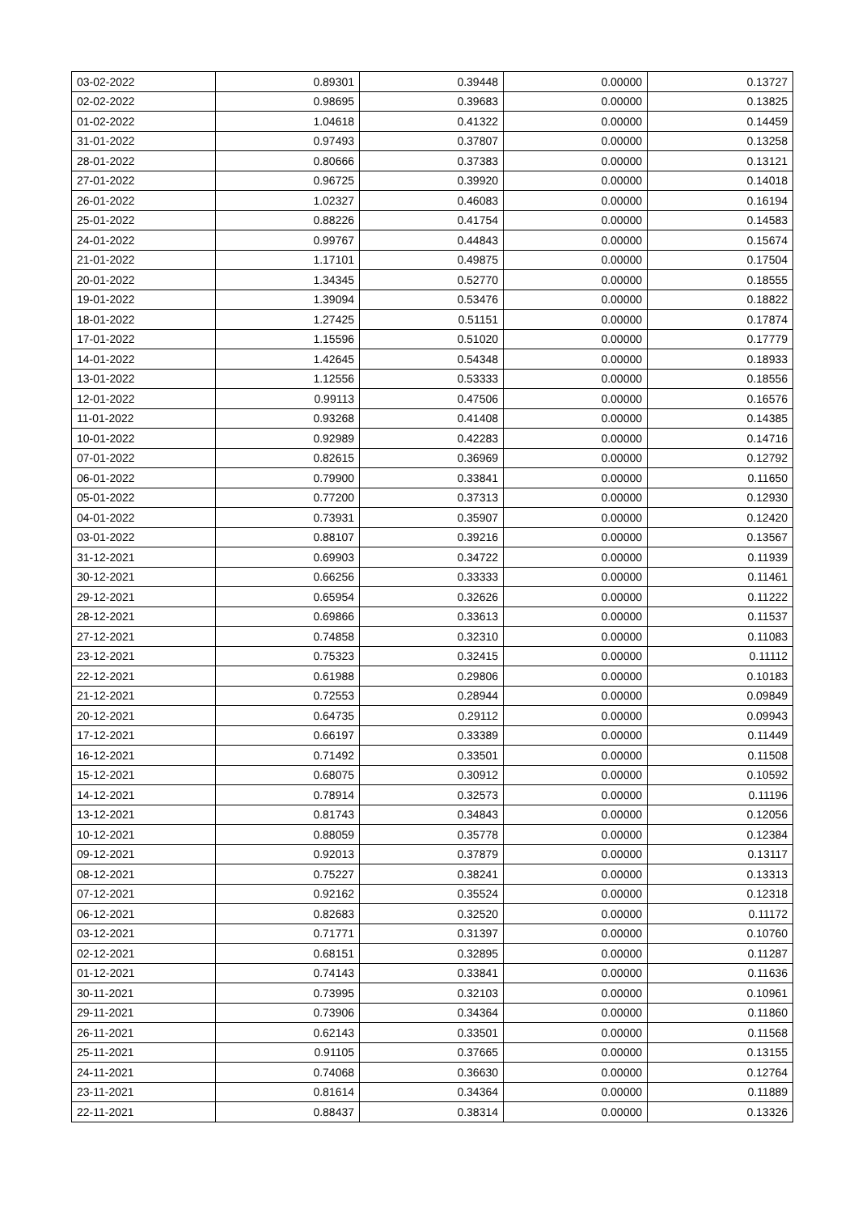| 03-02-2022 | 0.89301 | 0.39448 | 0.00000 | 0.13727 |
| 02-02-2022 | 0.98695 | 0.39683 | 0.00000 | 0.13825 |
| 01-02-2022 | 1.04618 | 0.41322 | 0.00000 | 0.14459 |
| 31-01-2022 | 0.97493 | 0.37807 | 0.00000 | 0.13258 |
| 28-01-2022 | 0.80666 | 0.37383 | 0.00000 | 0.13121 |
| 27-01-2022 | 0.96725 | 0.39920 | 0.00000 | 0.14018 |
| 26-01-2022 | 1.02327 | 0.46083 | 0.00000 | 0.16194 |
| 25-01-2022 | 0.88226 | 0.41754 | 0.00000 | 0.14583 |
| 24-01-2022 | 0.99767 | 0.44843 | 0.00000 | 0.15674 |
| 21-01-2022 | 1.17101 | 0.49875 | 0.00000 | 0.17504 |
| 20-01-2022 | 1.34345 | 0.52770 | 0.00000 | 0.18555 |
| 19-01-2022 | 1.39094 | 0.53476 | 0.00000 | 0.18822 |
| 18-01-2022 | 1.27425 | 0.51151 | 0.00000 | 0.17874 |
| 17-01-2022 | 1.15596 | 0.51020 | 0.00000 | 0.17779 |
| 14-01-2022 | 1.42645 | 0.54348 | 0.00000 | 0.18933 |
| 13-01-2022 | 1.12556 | 0.53333 | 0.00000 | 0.18556 |
| 12-01-2022 | 0.99113 | 0.47506 | 0.00000 | 0.16576 |
| 11-01-2022 | 0.93268 | 0.41408 | 0.00000 | 0.14385 |
| 10-01-2022 | 0.92989 | 0.42283 | 0.00000 | 0.14716 |
| 07-01-2022 | 0.82615 | 0.36969 | 0.00000 | 0.12792 |
| 06-01-2022 | 0.79900 | 0.33841 | 0.00000 | 0.11650 |
| 05-01-2022 | 0.77200 | 0.37313 | 0.00000 | 0.12930 |
| 04-01-2022 | 0.73931 | 0.35907 | 0.00000 | 0.12420 |
| 03-01-2022 | 0.88107 | 0.39216 | 0.00000 | 0.13567 |
| 31-12-2021 | 0.69903 | 0.34722 | 0.00000 | 0.11939 |
| 30-12-2021 | 0.66256 | 0.33333 | 0.00000 | 0.11461 |
| 29-12-2021 | 0.65954 | 0.32626 | 0.00000 | 0.11222 |
| 28-12-2021 | 0.69866 | 0.33613 | 0.00000 | 0.11537 |
| 27-12-2021 | 0.74858 | 0.32310 | 0.00000 | 0.11083 |
| 23-12-2021 | 0.75323 | 0.32415 | 0.00000 | 0.11112 |
| 22-12-2021 | 0.61988 | 0.29806 | 0.00000 | 0.10183 |
| 21-12-2021 | 0.72553 | 0.28944 | 0.00000 | 0.09849 |
| 20-12-2021 | 0.64735 | 0.29112 | 0.00000 | 0.09943 |
| 17-12-2021 | 0.66197 | 0.33389 | 0.00000 | 0.11449 |
| 16-12-2021 | 0.71492 | 0.33501 | 0.00000 | 0.11508 |
| 15-12-2021 | 0.68075 | 0.30912 | 0.00000 | 0.10592 |
| 14-12-2021 | 0.78914 | 0.32573 | 0.00000 | 0.11196 |
| 13-12-2021 | 0.81743 | 0.34843 | 0.00000 | 0.12056 |
| 10-12-2021 | 0.88059 | 0.35778 | 0.00000 | 0.12384 |
| 09-12-2021 | 0.92013 | 0.37879 | 0.00000 | 0.13117 |
| 08-12-2021 | 0.75227 | 0.38241 | 0.00000 | 0.13313 |
| 07-12-2021 | 0.92162 | 0.35524 | 0.00000 | 0.12318 |
| 06-12-2021 | 0.82683 | 0.32520 | 0.00000 | 0.11172 |
| 03-12-2021 | 0.71771 | 0.31397 | 0.00000 | 0.10760 |
| 02-12-2021 | 0.68151 | 0.32895 | 0.00000 | 0.11287 |
| 01-12-2021 | 0.74143 | 0.33841 | 0.00000 | 0.11636 |
| 30-11-2021 | 0.73995 | 0.32103 | 0.00000 | 0.10961 |
| 29-11-2021 | 0.73906 | 0.34364 | 0.00000 | 0.11860 |
| 26-11-2021 | 0.62143 | 0.33501 | 0.00000 | 0.11568 |
| 25-11-2021 | 0.91105 | 0.37665 | 0.00000 | 0.13155 |
| 24-11-2021 | 0.74068 | 0.36630 | 0.00000 | 0.12764 |
| 23-11-2021 | 0.81614 | 0.34364 | 0.00000 | 0.11889 |
| 22-11-2021 | 0.88437 | 0.38314 | 0.00000 | 0.13326 |